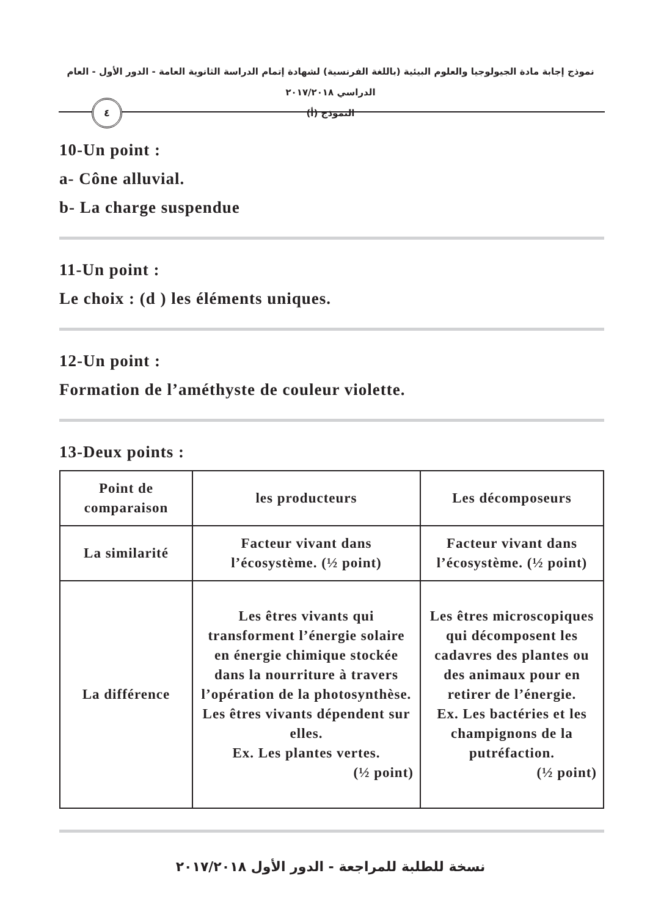نموذج إجابة مادة الجيولوجيا والعلوم البيئية (باللغة الفرنسية) لشهادة إتمام الدراسة الثانوية العامة - الدور الأول - العام الدراسي ٢٠١٧/٢٠١٨
النموذج (أ)
٤
10-Un point :
a- Cône alluvial.
b- La charge suspendue
11-Un point :
Le choix : (d ) les éléments uniques.
12-Un point :
Formation de l’améthyste de couleur violette.
13-Deux points :
| Point de comparaison | les producteurs | Les décomposeurs |
| La similarité | Facteur vivant dans l’écosystème. (½ point) | Facteur vivant dans l’écosystème. (½ point) |
| La différence | Les êtres vivants qui transforment l’énergie solaire en énergie chimique stockée dans la nourriture à travers l’opération de la photosynthèse. Les êtres vivants dépendent sur elles. Ex. Les plantes vertes. (½ point) | Les êtres microscopiques qui décomposent les cadavres des plantes ou des animaux pour en retirer de l’énergie. Ex. Les bactéries et les champignons de la putréfaction. (½ point) |
نسخة للطلبة للمراجعة - الدور الأول ٢٠١٧/٢٠١٨